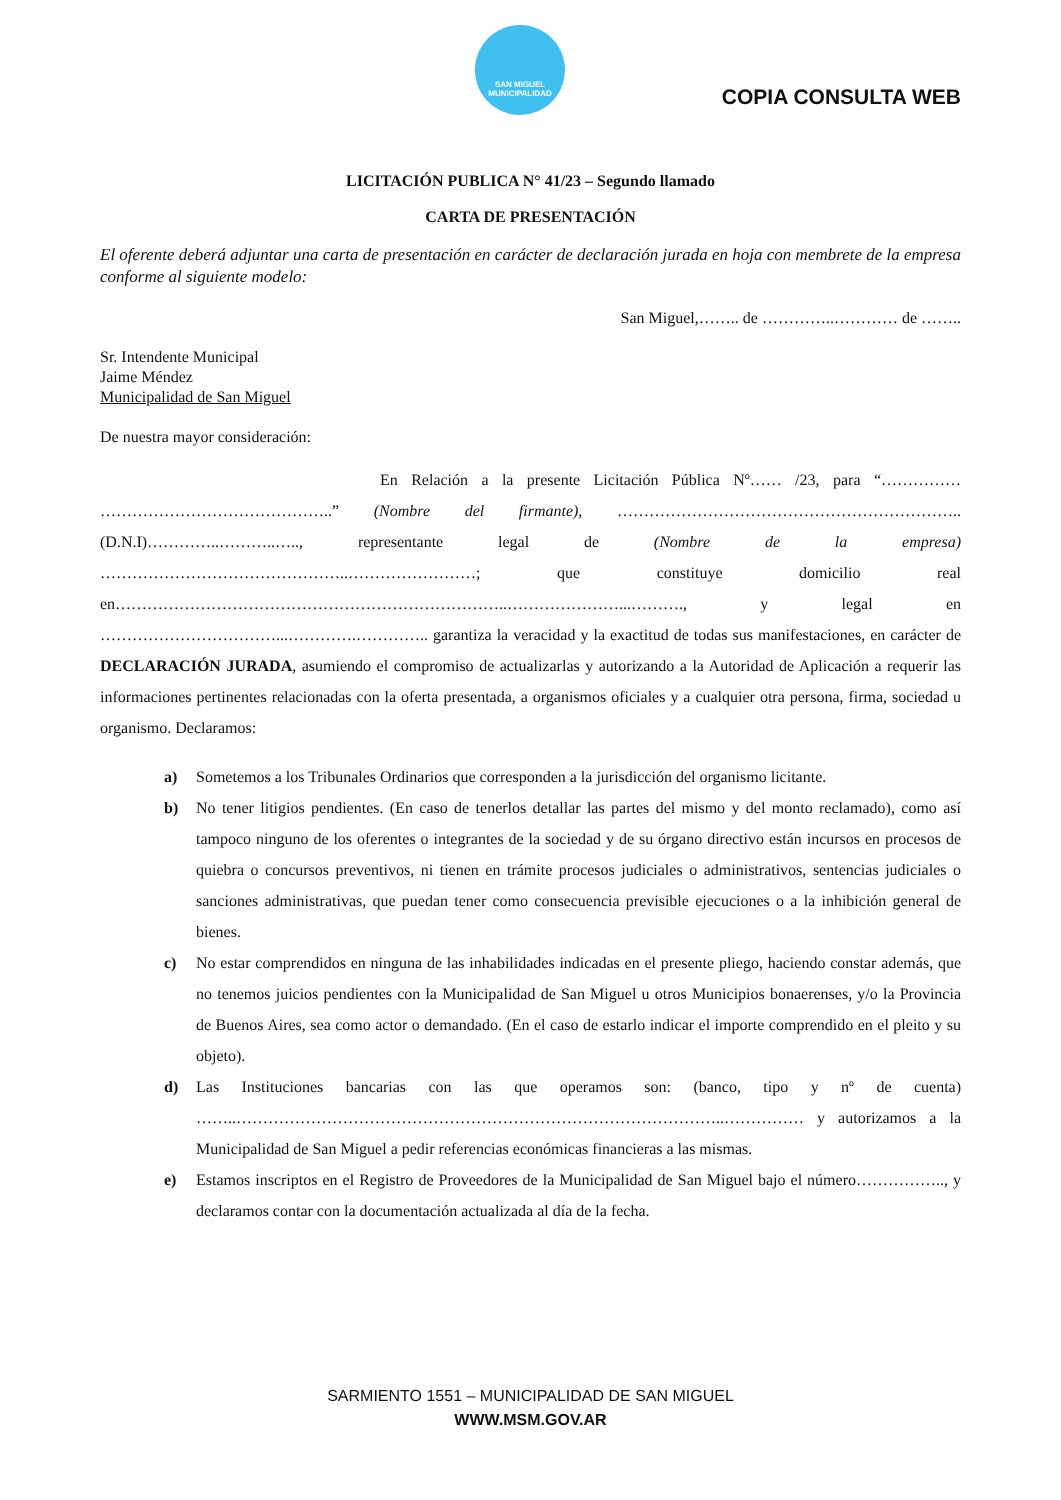SAN MIGUEL
MUNICIPALIDAD
COPIA CONSULTA WEB
LICITACIÓN PUBLICA N° 41/23 – Segundo llamado
CARTA DE PRESENTACIÓN
El oferente deberá adjuntar una carta de presentación en carácter de declaración jurada en hoja con membrete de la empresa conforme al siguiente modelo:
San Miguel,…….. de …………..………… de ……..
Sr. Intendente Municipal
Jaime Méndez
Municipalidad de San Miguel
De nuestra mayor consideración:
En Relación a la presente Licitación Pública Nº…… /23, para “…………… ……………………………………..” (Nombre del firmante), ……………………………………………………….. (D.N.I)…………..………..….., representante legal de (Nombre de la empresa) ………………………………………..……………………; que constituye domicilio real en………………………………………………………………..…………………...………., y legal en ……………………………...………….………….. garantiza la veracidad y la exactitud de todas sus manifestaciones, en carácter de DECLARACIÓN JURADA, asumiendo el compromiso de actualizarlas y autorizando a la Autoridad de Aplicación a requerir las informaciones pertinentes relacionadas con la oferta presentada, a organismos oficiales y a cualquier otra persona, firma, sociedad u organismo. Declaramos:
a) Sometemos a los Tribunales Ordinarios que corresponden a la jurisdicción del organismo licitante.
b) No tener litigios pendientes. (En caso de tenerlos detallar las partes del mismo y del monto reclamado), como así tampoco ninguno de los oferentes o integrantes de la sociedad y de su órgano directivo están incursos en procesos de quiebra o concursos preventivos, ni tienen en trámite procesos judiciales o administrativos, sentencias judiciales o sanciones administrativas, que puedan tener como consecuencia previsible ejecuciones o a la inhibición general de bienes.
c) No estar comprendidos en ninguna de las inhabilidades indicadas en el presente pliego, haciendo constar además, que no tenemos juicios pendientes con la Municipalidad de San Miguel u otros Municipios bonaerenses, y/o la Provincia de Buenos Aires, sea como actor o demandado. (En el caso de estarlo indicar el importe comprendido en el pleito y su objeto).
d) Las Instituciones bancarias con las que operamos son: (banco, tipo y nº de cuenta) ……..………………………………………………………………………………..…………… y autorizamos a la Municipalidad de San Miguel a pedir referencias económicas financieras a las mismas.
e) Estamos inscriptos en el Registro de Proveedores de la Municipalidad de San Miguel bajo el número…………….., y declaramos contar con la documentación actualizada al día de la fecha.
SARMIENTO 1551 – MUNICIPALIDAD DE SAN MIGUEL
WWW.MSM.GOV.AR